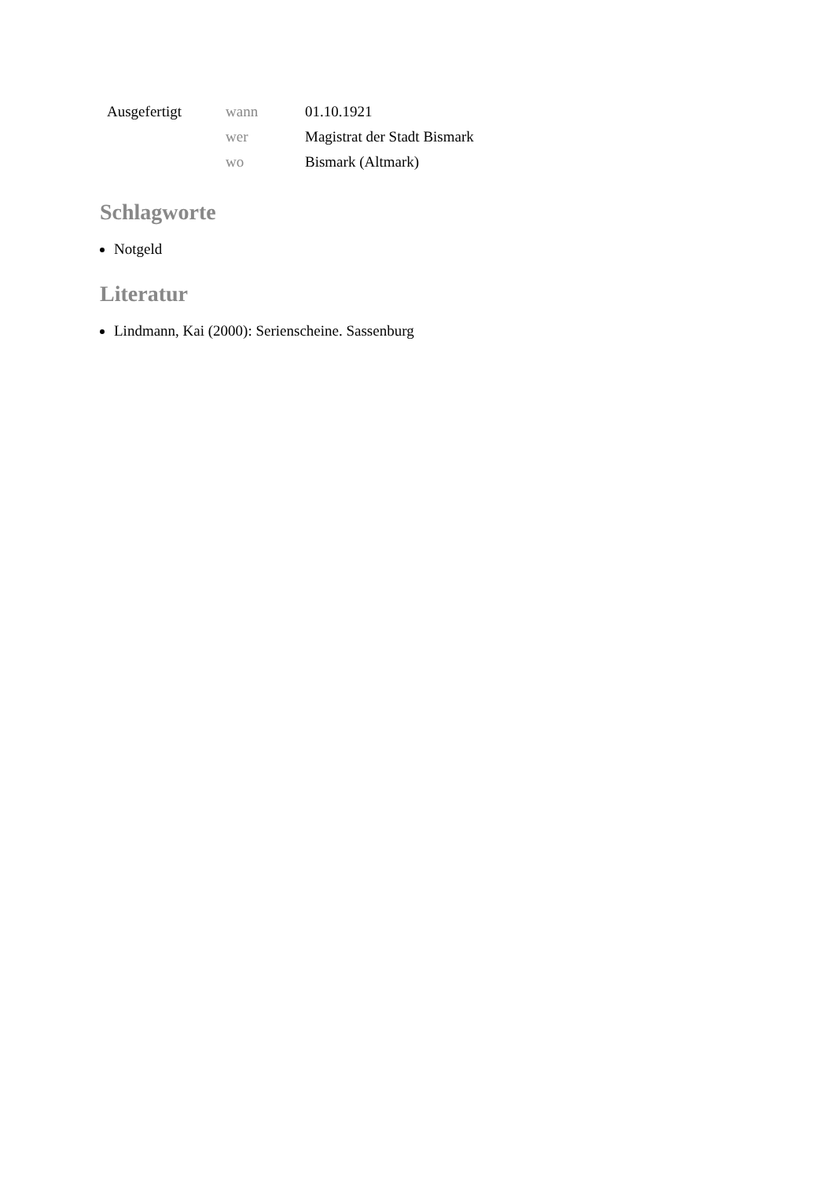| Ausgefertigt | wann | 01.10.1921 |
| | wer | Magistrat der Stadt Bismark |
| | wo | Bismark (Altmark) |
Schlagworte
Notgeld
Literatur
Lindmann, Kai (2000): Serienscheine. Sassenburg